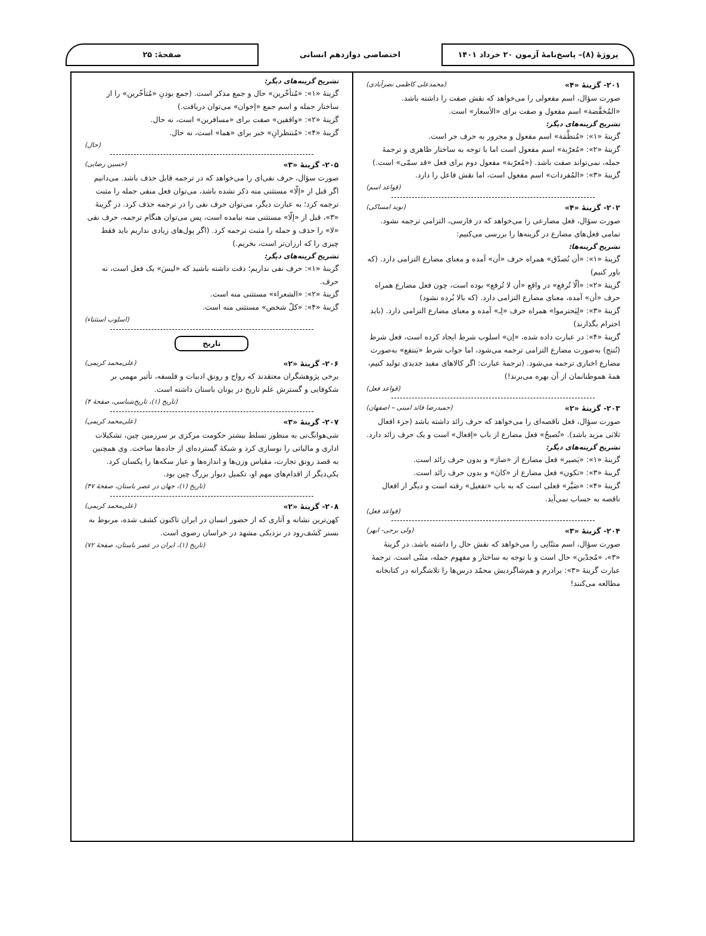پروژهٔ (۸)– پاسخ‌نامهٔ آزمون ۲۰ خرداد ۱۴۰۱
اختصاصی دوازدهم انسانی
صفحهٔ: ۲۵
۲۰۱- گزینهٔ «۴» (محمدعلی کاظمی نصرآبادی)
صورت سؤال، اسم مفعولی را می‌خواهد که نقش صفت را داشته باشد. «المُخفَّضة» اسم مفعول و صفت برای «الأسعار» است.
تشریح گزینه‌های دیگر:
گزینهٔ «۱»: «مُنظَّمَة» اسم مفعول و مجرور به حرف جر است.
گزینهٔ «۲»: «مُعرّبة» اسم مفعول است اما با توجه به ساختار ظاهری و ترجمهٔ جمله، نمی‌تواند صفت باشد. («مُعرّبة» مفعول دوم برای فعل «قد سمّی» است.)
گزینهٔ «۳»: «المُفردات» اسم مفعول است، اما نقش فاعل را دارد.
(قواعد اسم)
۲۰۲- گزینهٔ «۴» (نوید امساکی)
صورت سؤال، فعل مضارعی را می‌خواهد که در فارسی، التزامی ترجمه نشود. تمامی فعل‌های مضارع در گزینه‌ها را بررسی می‌کنیم:
تشریح گزینه‌ها:
گزینهٔ «۱»: «أن نُصدّق» همراه حرف «أن» آمده و معنای مضارع التزامی دارد. (که باور کنیم)
گزینهٔ «۲»: «ألّا تُرفع» در واقع «أن لا تُرفع» بوده است، چون فعل مضارع همراه حرف «أن» آمده، معنای مضارع التزامی دارد. (که بالا بُرده نشود)
گزینهٔ «۳»: «لِیَحترموا» همراه حرف «لِـ» آمده و معنای مضارع التزامی دارد. (باید احترام بگذارند)
گزینهٔ «۴»: در عبارت داده شده، «إن» اسلوب شرط ایجاد کرده است، فعل شرط (نُنتج) به‌صورت مضارع التزامی ترجمه می‌شود، اما جواب شرط «یَنتفع» به‌صورت مضارع اخباری ترجمه می‌شود. (ترجمهٔ عبارت: اگر کالاهای مفید جدیدی تولید کنیم، همهٔ هموطنانمان از آن بهره می‌برند!)
(قواعد فعل)
۲۰۳- گزینهٔ «۲» (حمیدرضا قائد امینی – اصفهان)
صورت سؤال، فعل ناقصه‌ای را می‌خواهد که حرف زائد داشته باشد (جزء افعال ثلاثی مزید باشد). «نُصبحُ» فعل مضارع از باب «إفعال» است و یک حرف زائد دارد.
تشریح گزینه‌های دیگر:
گزینهٔ «۱»: «یَصیر» فعل مضارع از «صارَ» و بدون حرف زائد است.
گزینهٔ «۳»: «تکون» فعل مضارع از «کانَ» و بدون حرف زائد است.
گزینهٔ «۴»: «صَیَّر» فعلی است که به باب «تفعیل» رفته است و دیگر از افعال ناقصه به حساب نمی‌آید.
(قواعد فعل)
۲۰۴- گزینهٔ «۳» (ولی برجی- ابهر)
صورت سؤال، اسم مثنّایی را می‌خواهد که نقش حال را داشته باشد. در گزینهٔ «۳»، «مُجدّین» حال است و با توجه به ساختار و مفهوم جمله، مثنّی است. ترجمهٔ عبارت گزینهٔ «۳»: برادرم و هم‌شاگردیش محمّد درس‌ها را تلاشگرانه در کتابخانه مطالعه می‌کنند!
تشریح گزینه‌های دیگر:
گزینهٔ «۱»: «مُتأخّرین» حال و جمع مذکر است. (جمع بودنِ «مُتأخّرین» را از ساختار جمله و اسم جمع «إخوان» می‌توان دریافت.)
گزینهٔ «۲»: «واقفین» صفت برای «مسافرین» است، نه حال.
گزینهٔ «۴»: «مُنتظرانِ» خبر برای «هما» است، نه حال.
(حال)
۲۰۵- گزینهٔ «۳» (حسین رضایی)
صورت سؤال، حرف نفی‌ای را می‌خواهد که در ترجمه قابل حذف باشد. می‌دانیم اگر قبل از «إلّا» مستثنی منه ذکر نشده باشد، می‌توان فعل منفی جمله را مثبت ترجمه کرد؛ به عبارت دیگر، می‌توان حرف نفی را در ترجمه حذف کرد. در گزینهٔ «۳»، قبل از «إلّا» مستثنی منه نیامده است، پس می‌توان هنگام ترجمه، حرف نفی «لا» را حذف و جمله را مثبت ترجمه کرد. (اگر پول‌های زیادی نداریم باید فقط چیزی را که ارزان‌تر است، بخریم.)
تشریح گزینه‌های دیگر:
گزینهٔ «۱»: حرف نفی نداریم؛ دقت داشته باشید که «لیسَ» یک فعل است، نه حرف.
گزینهٔ «۲»: «الشعراء» مستثنی منه است.
گزینهٔ «۴»: «کلّ شخص» مستثنی منه است.
(اسلوب استثناء)
تاریخ
۲۰۶- گزینهٔ «۲» (علی‌محمد کریمی)
برخی پژوهشگران معتقدند که رواج و رونق ادبیات و فلسفه، تأثیر مهمی بر شکوفایی و گسترش علم تاریخ در یونان باستان داشته است.
(تاریخ (۱)، تاریخ‌شناسی، صفحهٔ ۴)
۲۰۷- گزینهٔ «۳» (علی‌محمد کریمی)
شی‌هوانگ‌تی به منظور تسلط بیشتر حکومت مرکزی بر سرزمین چین، تشکیلات اداری و مالیاتی را نوسازی کرد و شبکهٔ گسترده‌ای از جاده‌ها ساخت. وی همچنین به قصد رونق تجارت، مقیاس وزن‌ها و اندازه‌ها و عیار سکه‌ها را یکسان کرد. یکی‌دیگر از اقدام‌های مهم او، تکمیل دیوار بزرگ چین بود.
(تاریخ (۱)، جهان در عصر باستان، صفحهٔ ۴۷)
۲۰۸- گزینهٔ «۲» (علی‌محمد کریمی)
کهن‌ترین نشانه و آثاری که از حضور انسان در ایران تاکنون کشف شده، مربوط به بستر کَشَف‌رود در نزدیکی مشهد در خراسان رضوی است.
(تاریخ (۱)، ایران در عصر باستان، صفحهٔ ۷۲)